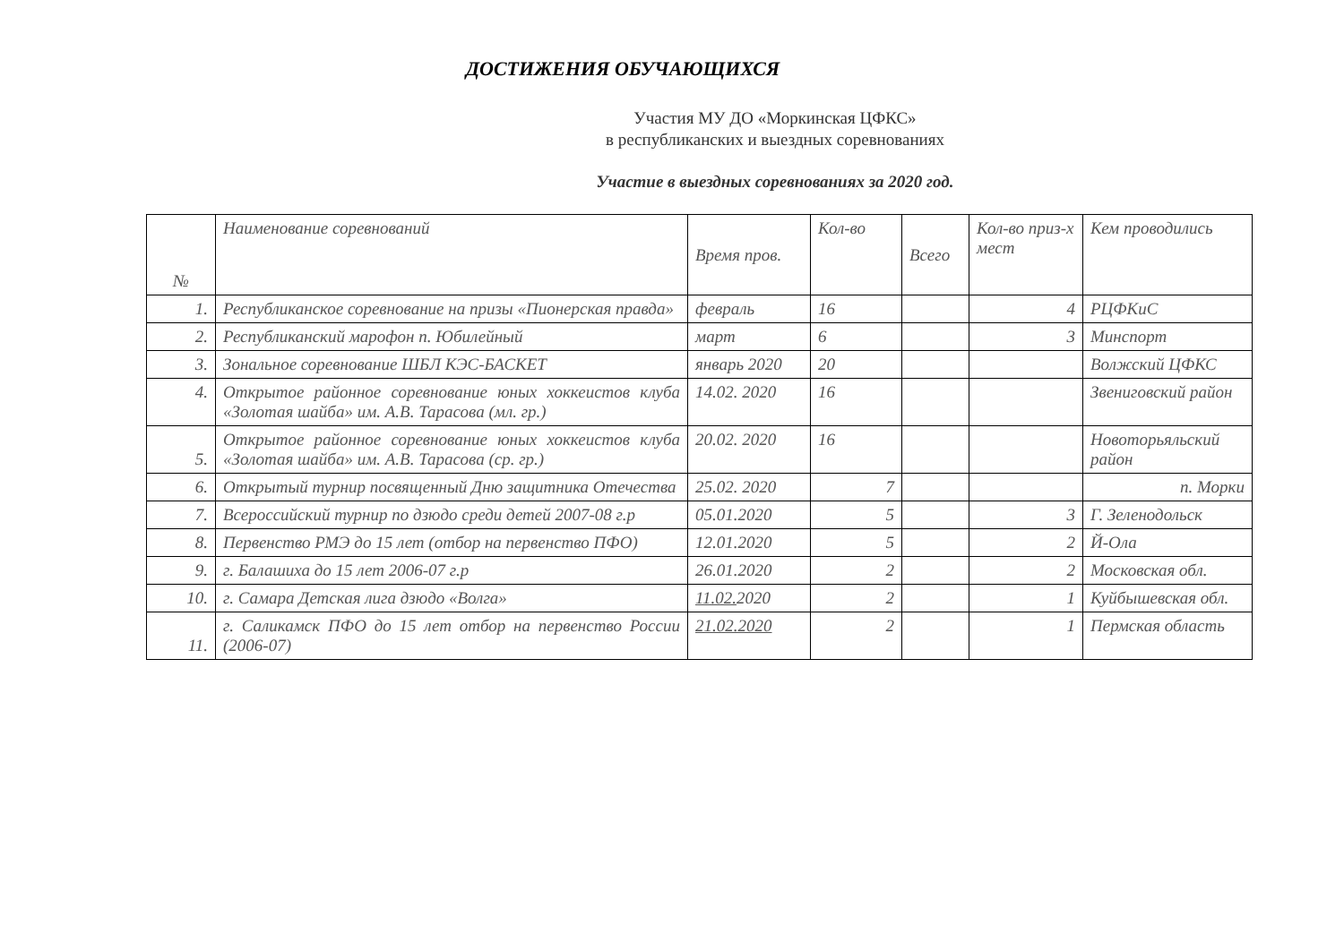ДОСТИЖЕНИЯ ОБУЧАЮЩИХСЯ
Участия МУ ДО «Моркинская ЦФКС»
в республиканских и выездных соревнованиях
Участие в выездных соревнованиях за 2020 год.
| № | Наименование соревнований | Время пров. | Кол-во | Всего | Кол-во приз-х мест | Кем проводились |
| --- | --- | --- | --- | --- | --- | --- |
| 1. | Республиканское соревнование на призы «Пионерская правда» | февраль | 16 | | 4 | РЦФКиС |
| 2. | Республиканский марофон п. Юбилейный | март | 6 | | 3 | Минспорт |
| 3. | Зональное соревнование ШБЛ КЭС-БАСКЕТ | январь 2020 | 20 | | | Волжский ЦФКС |
| 4. | Открытое районное соревнование юных хоккеистов клуба «Золотая шайба» им. А.В. Тарасова (мл. гр.) | 14.02. 2020 | 16 | | | Звениговский район |
| 5. | Открытое районное соревнование юных хоккеистов клуба «Золотая шайба» им. А.В. Тарасова (ср. гр.) | 20.02. 2020 | 16 | | | Новоторьяльский район |
| 6. | Открытый турнир посвященный Дню защитника Отечества | 25.02. 2020 | 7 | | | п. Морки |
| 7. | Всероссийский турнир по дзюдо среди детей 2007-08 г.р | 05.01.2020 | 5 | | 3 | Г. Зеленодольск |
| 8. | Первенство РМЭ до 15 лет (отбор на первенство ПФО) | 12.01.2020 | 5 | | 2 | Й-Ола |
| 9. | г. Балашиха до 15 лет 2006-07 г.р | 26.01.2020 | 2 | | 2 | Московская обл. |
| 10. | г. Самара Детская лига дзюдо «Волга» | 11.02. 2020 | 2 | | 1 | Куйбышевская обл. |
| 11. | г. Саликамск ПФО до 15 лет отбор на первенство России (2006-07) | 21.02.2020 | 2 | | 1 | Пермская область |